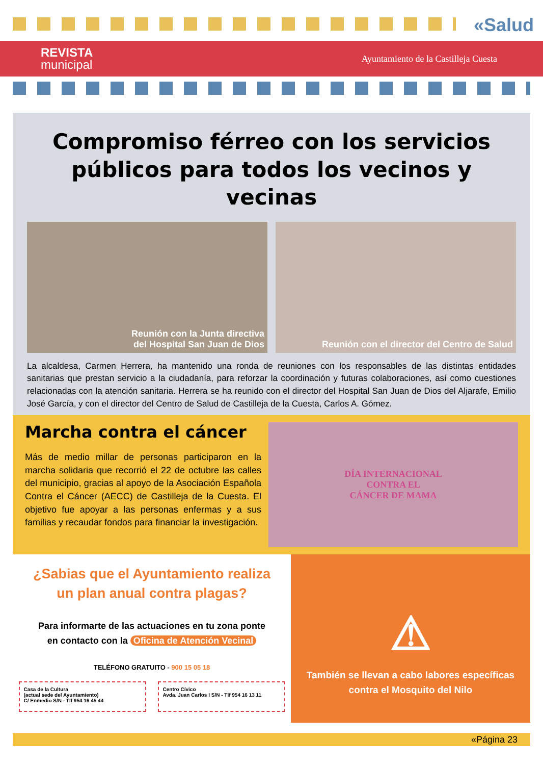«Salud
REVISTA
municipal
Ayuntamiento de la Castilleja Cuesta
Compromiso férreo con los servicios públicos para todos los vecinos y vecinas
Reunión con la Junta directiva
del Hospital San Juan de Dios
Reunión con el director del Centro de Salud
La alcaldesa, Carmen Herrera, ha mantenido una ronda de reuniones con los responsables de las distintas entidades sanitarias que prestan servicio a la ciudadanía, para reforzar la coordinación y futuras colaboraciones, así como cuestiones relacionadas con la atención sanitaria. Herrera se ha reunido con el director del Hospital San Juan de Dios del Aljarafe, Emilio José García, y con el director del Centro de Salud de Castilleja de la Cuesta, Carlos A. Gómez.
Marcha contra el cáncer
Más de medio millar de personas participaron en la marcha solidaria que recorrió el 22 de octubre las calles del municipio, gracias al apoyo de la Asociación Española Contra el Cáncer (AECC) de Castilleja de la Cuesta. El objetivo fue apoyar a las personas enfermas y a sus familias y recaudar fondos para financiar la investigación.
DÍA INTERNACIONAL
CONTRA EL
CÁNCER DE MAMA
¿Sabias que el Ayuntamiento realiza
un plan anual contra plagas?
Para informarte de las actuaciones en tu zona ponte
en contacto con la Oficina de Atención Vecinal
TELÉFONO GRATUITO - 900 15 05 18
Casa de la Cultura
(actual sede del Ayuntamiento)
C/ Enmedio S/N - Tlf 954 16 45 44
Centro Cívico
Avda. Juan Carlos I S/N - Tlf 954 16 13 11
⚠
También se llevan a cabo labores específicas
contra el Mosquito del Nilo
«Página 23